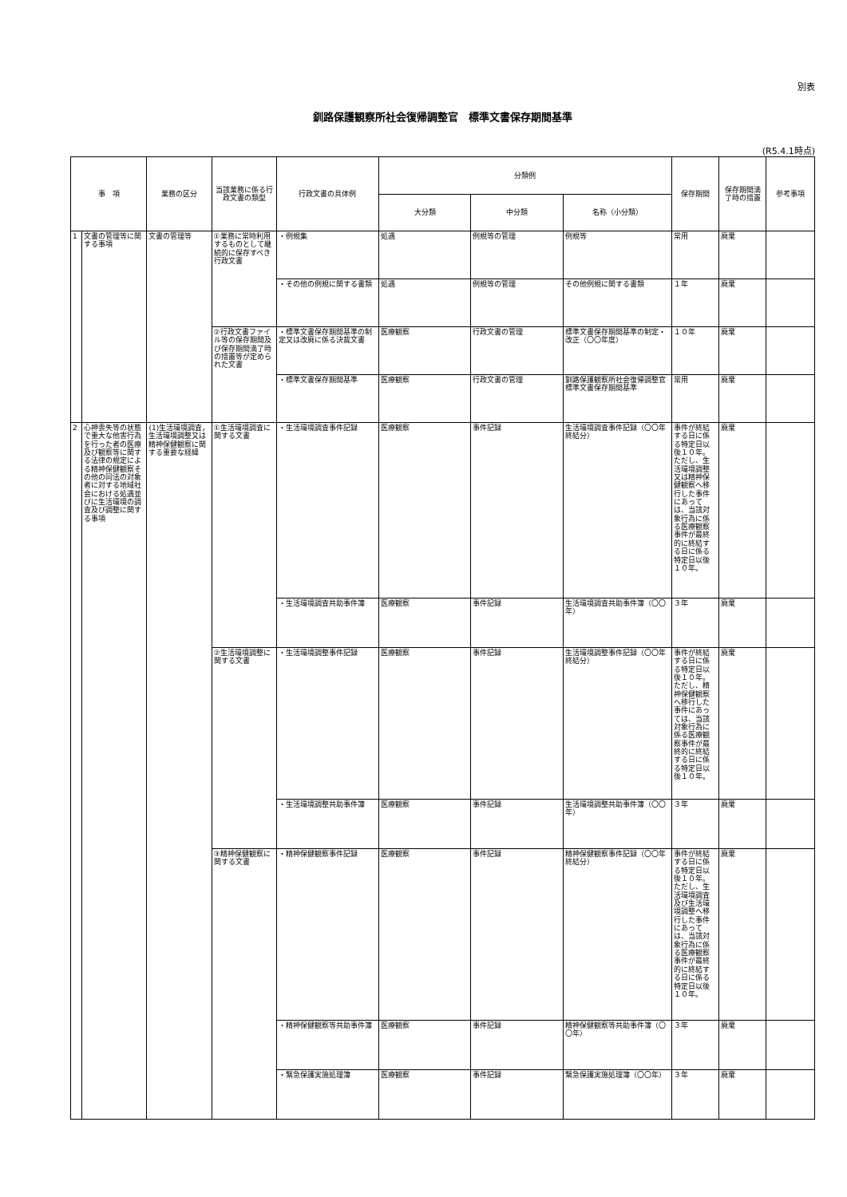別表
釧路保護観察所社会復帰調整官　標準文書保存期間基準
(R5.4.1時点)
| 事 項 | | 業務の区分 | 当該業務に係る行政文書の類型 | 行政文書の具体例 | 分類例 | | | 保存期間 | 保存期間満了時の措置 | 参考事項 |
| --- | --- | --- | --- | --- | --- | --- | --- | --- | --- | --- |
| | | | | | 大分類 | 中分類 | 名称（小分類） | | | |
| 1 | 文書の管理等に関する事項 | 文書の管理等 | ①業務に常時利用するものとして継続的に保存すべき行政文書 | ・例規集 | 処遇 | 例規等の管理 | 例規等 | 常用 | 廃棄 | |
| | | | | ・その他の例規に関する書類 | 処遇 | 例規等の管理 | その他例規に関する書類 | １年 | 廃棄 | |
| | | | ②行政文書ファイル等の保存期間及び保存期間満了時の措置等が定められた文書 | ・標準文書保存期間基準の制定又は改廃に係る決裁文書 | 医療観察 | 行政文書の管理 | 標準文書保存期間基準の制定・改正（〇〇年度） | １０年 | 廃棄 | |
| | | | | ・標準文書保存期間基準 | 医療観察 | 行政文書の管理 | 釧路保護観察所社会復帰調整官標準文書保存期間基準 | 常用 | 廃棄 | |
| 2 | 心神喪失等の状態で重大な他害行為を行った者の医療及び観察等に関する法律の規定による精神保健観察その他の同法の対象者に対する地域社会における処遇並びに生活環境の調査及び調整に関する事項 | (1)生活環境調査，生活環境調整又は精神保健観察に関する重要な経緯 | ①生活環境調査に関する文書 | ・生活環境調査事件記録 | 医療観察 | 事件記録 | 生活環境調査事件記録（〇〇年終結分） | 事件が終結する日に係る特定日以後１０年。ただし、生活環境調整又は精神保健観察へ移行した事件にあっては、当該対象行為に係る医療観察事件が最終的に終結する日に係る特定日以後１０年。 | 廃棄 | |
| | | | | ・生活環境調査共助事件簿 | 医療観察 | 事件記録 | 生活環境調査共助事件簿（〇〇年） | ３年 | 廃棄 | |
| | | | ②生活環境調整に関する文書 | ・生活環境調整事件記録 | 医療観察 | 事件記録 | 生活環境調整事件記録（〇〇年終結分） | 事件が終結する日に係る特定日以後１０年。ただし、精神保健観察へ移行した事件にあっては、当該対象行為に係る医療観察事件が最終的に終結する日に係る特定日以後１０年。 | 廃棄 | |
| | | | | ・生活環境調整共助事件簿 | 医療観察 | 事件記録 | 生活環境調整共助事件簿（〇〇年） | ３年 | 廃棄 | |
| | | | ③精神保健観察に関する文書 | ・精神保健観察事件記録 | 医療観察 | 事件記録 | 精神保健観察事件記録（〇〇年終結分） | 事件が終結する日に係る特定日以後１０年。ただし、生活環境調査及び生活環境調整へ移行した事件にあっては、当該対象行為に係る医療観察事件が最終的に終結する日に係る特定日以後１０年。 | 廃棄 | |
| | | | | ・精神保健観察等共助事件簿 | 医療観察 | 事件記録 | 精神保健観察等共助事件簿（〇〇年） | ３年 | 廃棄 | |
| | | | | ・緊急保護実施処理簿 | 医療観察 | 事件記録 | 緊急保護実施処理簿（〇〇年） | ３年 | 廃棄 | |